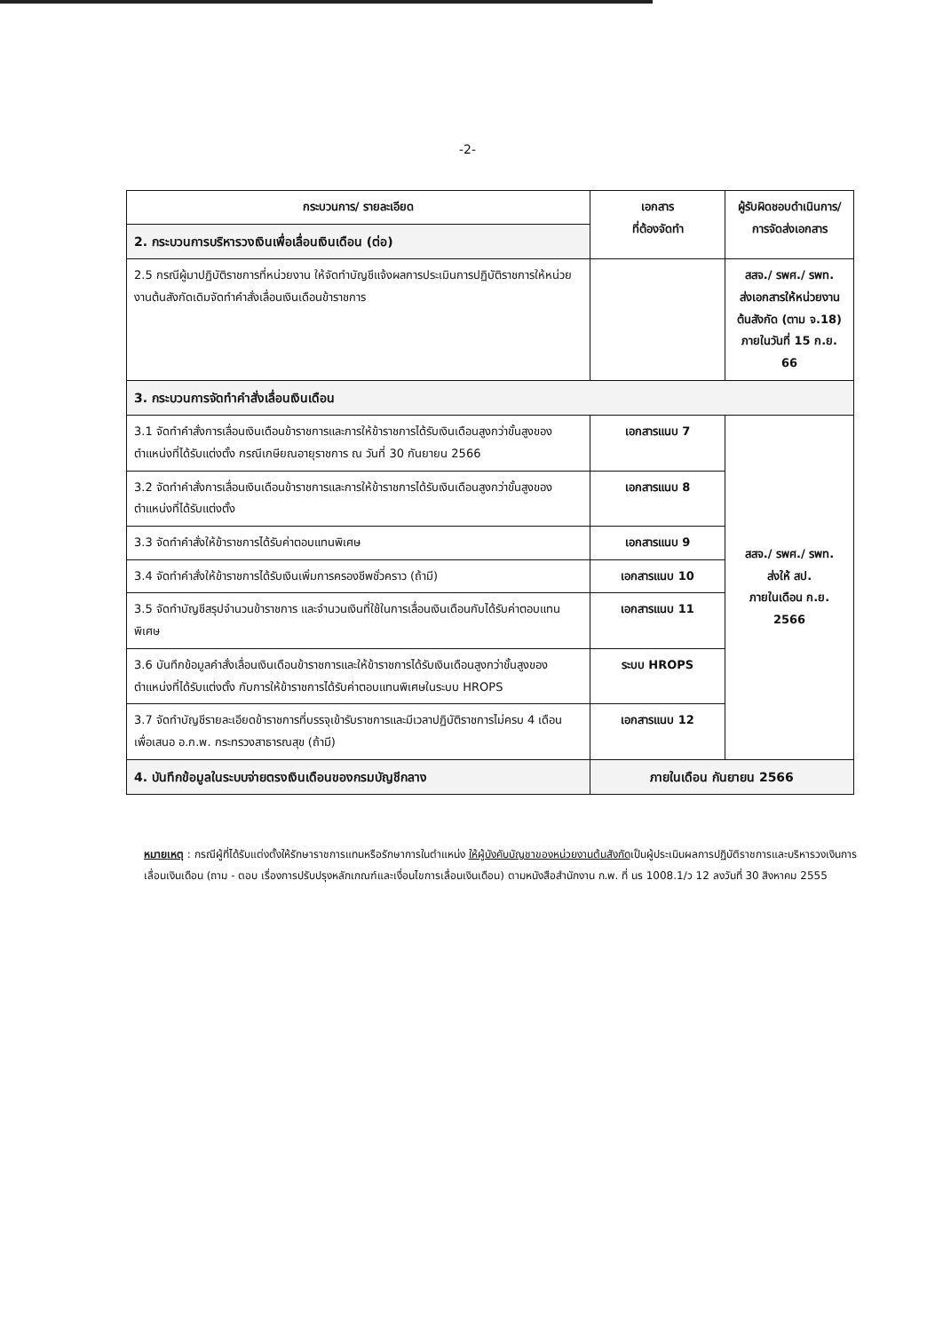-2-
| กระบวนการ/ รายละเอียด | เอกสาร ที่ต้องจัดทำ | ผู้รับผิดชอบดำเนินการ/ การจัดส่งเอกสาร |
| --- | --- | --- |
| 2. กระบวนการบริหารวงเงินเพื่อเลื่อนเงินเดือน (ต่อ) | | |
| 2.5 กรณีผู้มาปฏิบัติราชการที่หน่วยงาน ให้จัดทำบัญชีแจ้งผลการประเมินการปฏิบัติราชการให้หน่วยงานต้นสังกัดเดิมจัดทำคำสั่งเลื่อนเงินเดือนข้าราชการ | | สสจ./ รพศ./ รพท. ส่งเอกสารให้หน่วยงานต้นสังกัด (ตาม จ.18) ภายในวันที่ 15 ก.ย. 66 |
| 3. กระบวนการจัดทำคำสั่งเลื่อนเงินเดือน | | |
| 3.1 จัดทำคำสั่งการเลื่อนเงินเดือนข้าราชการและการให้ข้าราชการได้รับเงินเดือนสูงกว่าขั้นสูงของตำแหน่งที่ได้รับแต่งตั้ง กรณีเกษียณอายุราชการ ณ วันที่ 30 กันยายน 2566 | เอกสารแนบ 7 | สสจ./ รพศ./ รพท. ส่งให้ สป. ภายในเดือน ก.ย. 2566 |
| 3.2 จัดทำคำสั่งการเลื่อนเงินเดือนข้าราชการและการให้ข้าราชการได้รับเงินเดือนสูงกว่าขั้นสูงของตำแหน่งที่ได้รับแต่งตั้ง | เอกสารแนบ 8 | |
| 3.3 จัดทำคำสั่งให้ข้าราชการได้รับค่าตอบแทนพิเศษ | เอกสารแนบ 9 | |
| 3.4 จัดทำคำสั่งให้ข้าราชการได้รับเงินเพิ่มการครองชีพชั่วคราว (ถ้ามี) | เอกสารแนบ 10 | |
| 3.5 จัดทำบัญชีสรุปจำนวนข้าราชการ และจำนวนเงินที่ใช้ในการเลื่อนเงินเดือนกับได้รับค่าตอบแทนพิเศษ | เอกสารแนบ 11 | |
| 3.6 บันทึกข้อมูลคำสั่งเลื่อนเงินเดือนข้าราชการและให้ข้าราชการได้รับเงินเดือนสูงกว่าขั้นสูงของตำแหน่งที่ได้รับแต่งตั้ง กับการให้ข้าราชการได้รับค่าตอบแทนพิเศษในระบบ HROPS | ระบบ HROPS | |
| 3.7 จัดทำบัญชีรายละเอียดข้าราชการที่บรรจุเข้ารับราชการและมีเวลาปฏิบัติราชการไม่ครบ 4 เดือน เพื่อเสนอ อ.ก.พ. กระทรวงสาธารณสุข (ถ้ามี) | เอกสารแนบ 12 | |
| 4. บันทึกข้อมูลในระบบจ่ายตรงเงินเดือนของกรมบัญชีกลาง | ภายในเดือน กันยายน 2566 | |
หมายเหตุ : กรณีผู้ที่ได้รับแต่งตั้งให้รักษาราชการแทนหรือรักษาการในตำแหน่ง ให้ผู้บังคับบัญชาของหน่วยงานต้นสังกัดเป็นผู้ประเมินผลการปฏิบัติราชการและบริหารวงเงินการเลื่อนเงินเดือน (ถาม - ตอบ เรื่องการปรับปรุงหลักเกณฑ์และเงื่อนไขการเลื่อนเงินเดือน) ตามหนังสือสำนักงาน ก.พ. ที่ นร 1008.1/ว 12 ลงวันที่ 30 สิงหาคม 2555